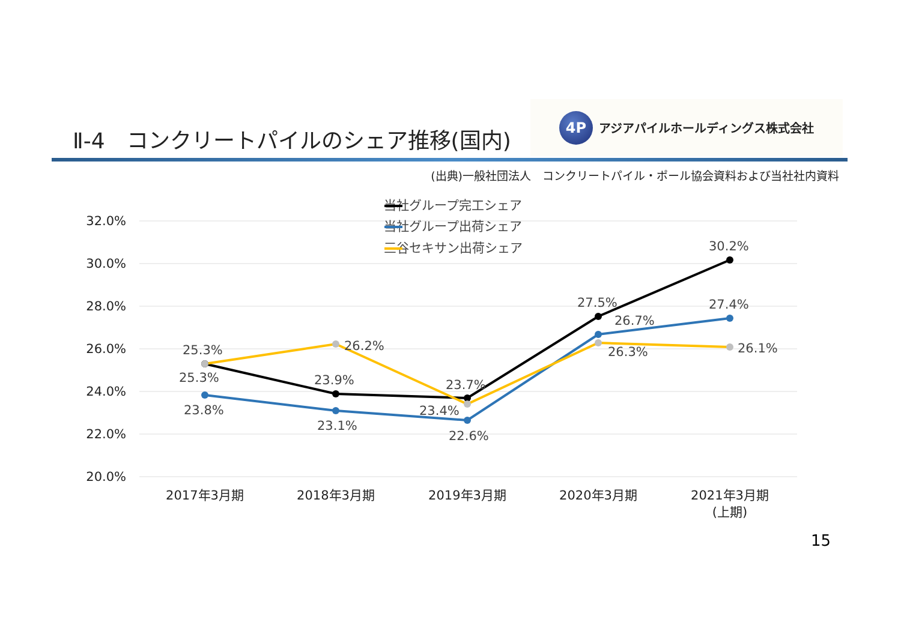Ⅱ-4　コンクリートパイルのシェア推移(国内)
4P アジアパイルホールディングス株式会社
(出典)一般社団法人　コンクリートパイル・ポール協会資料および当社社内資料
32.0%
30.0%
28.0%
26.0%
24.0%
22.0%
20.0%
当社グループ完工シェア
当社グループ出荷シェア
三谷セキサン出荷シェア
25.3%
25.3%
23.8%
26.2%
23.9%
23.1%
23.7%
23.4%
22.6%
27.5%
26.7%
26.3%
30.2%
27.4%
26.1%
2017年3月期
2018年3月期
2019年3月期
2020年3月期
2021年3月期
(上期)
15